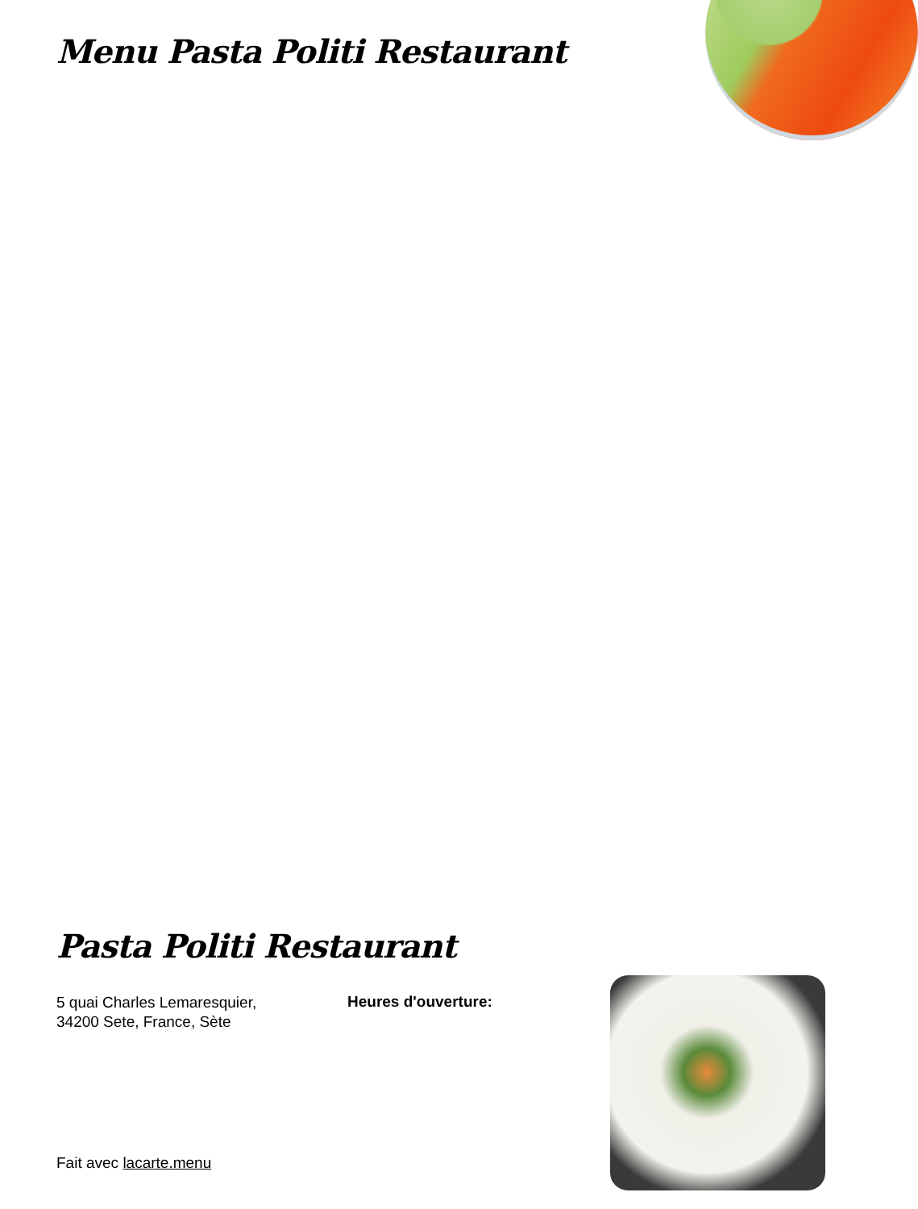Menu Pasta Politi Restaurant
Pasta Politi Restaurant
5 quai Charles Lemaresquier,
34200 Sete, France, Sète
Heures d'ouverture:
Fait avec lacarte.menu